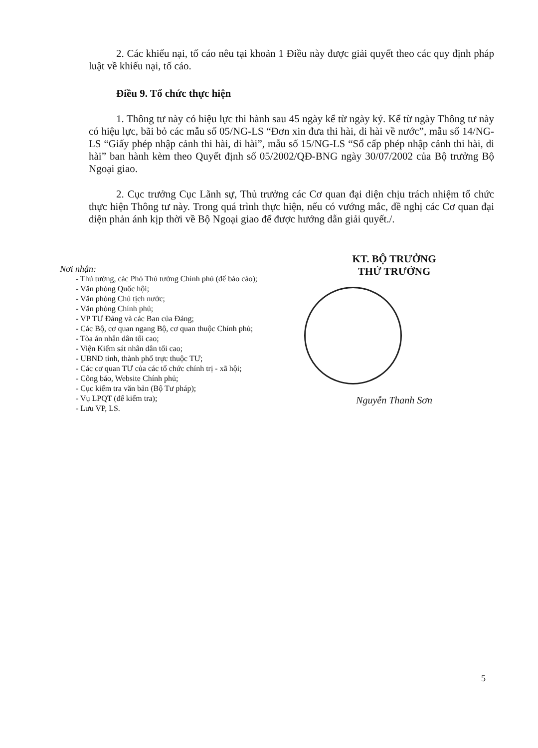2. Các khiếu nại, tố cáo nêu tại khoản 1 Điều này được giải quyết theo các quy định pháp luật về khiếu nại, tố cáo.
Điều 9. Tổ chức thực hiện
1. Thông tư này có hiệu lực thi hành sau 45 ngày kể từ ngày ký. Kể từ ngày Thông tư này có hiệu lực, bãi bỏ các mẫu số 05/NG-LS “Đơn xin đưa thi hài, di hài về nước”, mẫu số 14/NG-LS “Giấy phép nhập cảnh thi hài, di hài”, mẫu số 15/NG-LS “Sổ cấp phép nhập cảnh thi hài, di hài” ban hành kèm theo Quyết định số 05/2002/QĐ-BNG ngày 30/07/2002 của Bộ trưởng Bộ Ngoại giao.
2. Cục trưởng Cục Lãnh sự, Thủ trưởng các Cơ quan đại diện chịu trách nhiệm tổ chức thực hiện Thông tư này. Trong quá trình thực hiện, nếu có vướng mắc, đề nghị các Cơ quan đại diện phản ánh kịp thời về Bộ Ngoại giao để được hướng dẫn giải quyết./.
Nơi nhận:
- Thủ tướng, các Phó Thủ tướng Chính phủ (để báo cáo);
- Văn phòng Quốc hội;
- Văn phòng Chủ tịch nước;
- Văn phòng Chính phủ;
- VP TƯ Đảng và các Ban của Đảng;
- Các Bộ, cơ quan ngang Bộ, cơ quan thuộc Chính phủ;
- Tòa án nhân dân tối cao;
- Viện Kiểm sát nhân dân tối cao;
- UBND tỉnh, thành phố trực thuộc TƯ;
- Các cơ quan TƯ của các tổ chức chính trị - xã hội;
- Công báo, Website Chính phủ;
- Cục kiểm tra văn bản (Bộ Tư pháp);
- Vụ LPQT (để kiểm tra);
- Lưu VP, LS.
KT. BỘ TRƯỞNG
THỨ TRƯỞNG
Nguyễn Thanh Sơn
5